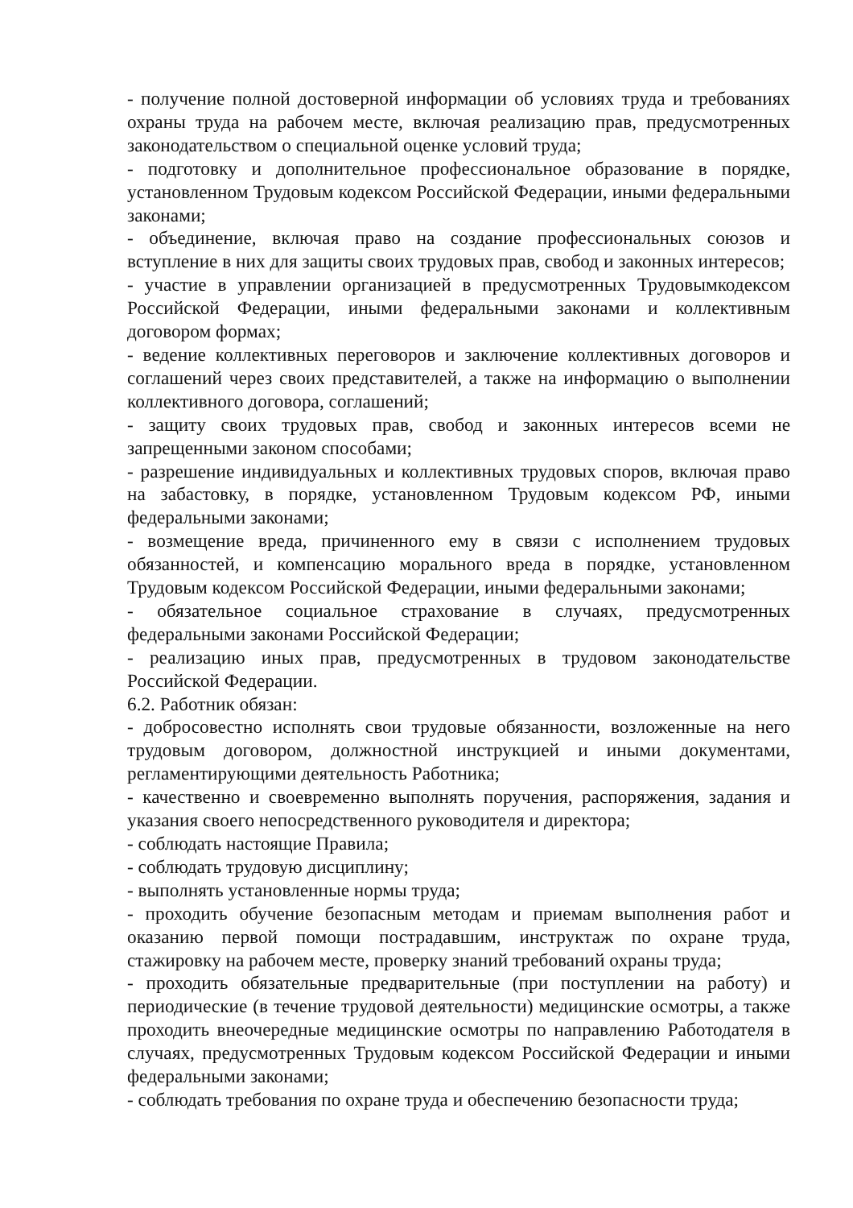- получение полной достоверной информации об условиях труда и требованиях охраны труда на рабочем месте, включая реализацию прав, предусмотренных законодательством о специальной оценке условий труда;
- подготовку и дополнительное профессиональное образование в порядке, установленном Трудовым кодексом Российской Федерации, иными федеральными законами;
- объединение, включая право на создание профессиональных союзов и вступление в них для защиты своих трудовых прав, свобод и законных интересов;
- участие в управлении организацией в предусмотренных Трудовымкодексом Российской Федерации, иными федеральными законами и коллективным договором формах;
- ведение коллективных переговоров и заключение коллективных договоров и соглашений через своих представителей, а также на информацию о выполнении коллективного договора, соглашений;
- защиту своих трудовых прав, свобод и законных интересов всеми не запрещенными законом способами;
- разрешение индивидуальных и коллективных трудовых споров, включая право на забастовку, в порядке, установленном Трудовым кодексом РФ, иными федеральными законами;
- возмещение вреда, причиненного ему в связи с исполнением трудовых обязанностей, и компенсацию морального вреда в порядке, установленном Трудовым кодексом Российской Федерации, иными федеральными законами;
- обязательное социальное страхование в случаях, предусмотренных федеральными законами Российской Федерации;
- реализацию иных прав, предусмотренных в трудовом законодательстве Российской Федерации.
6.2. Работник обязан:
- добросовестно исполнять свои трудовые обязанности, возложенные на него трудовым договором, должностной инструкцией и иными документами, регламентирующими деятельность Работника;
- качественно и своевременно выполнять поручения, распоряжения, задания и указания своего непосредственного руководителя и директора;
- соблюдать настоящие Правила;
- соблюдать трудовую дисциплину;
- выполнять установленные нормы труда;
- проходить обучение безопасным методам и приемам выполнения работ и оказанию первой помощи пострадавшим, инструктаж по охране труда, стажировку на рабочем месте, проверку знаний требований охраны труда;
- проходить обязательные предварительные (при поступлении на работу) и периодические (в течение трудовой деятельности) медицинские осмотры, а также проходить внеочередные медицинские осмотры по направлению Работодателя в случаях, предусмотренных Трудовым кодексом Российской Федерации и иными федеральными законами;
- соблюдать требования по охране труда и обеспечению безопасности труда;